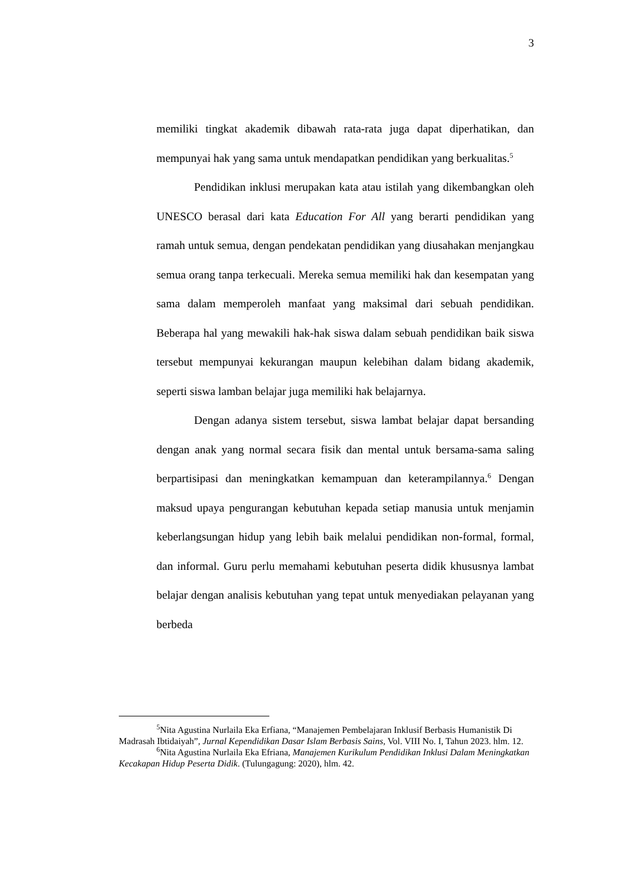3
memiliki tingkat akademik dibawah rata-rata juga dapat diperhatikan, dan mempunyai hak yang sama untuk mendapatkan pendidikan yang berkualitas.<sup>5</sup>
Pendidikan inklusi merupakan kata atau istilah yang dikembangkan oleh UNESCO berasal dari kata Education For All yang berarti pendidikan yang ramah untuk semua, dengan pendekatan pendidikan yang diusahakan menjangkau semua orang tanpa terkecuali. Mereka semua memiliki hak dan kesempatan yang sama dalam memperoleh manfaat yang maksimal dari sebuah pendidikan. Beberapa hal yang mewakili hak-hak siswa dalam sebuah pendidikan baik siswa tersebut mempunyai kekurangan maupun kelebihan dalam bidang akademik, seperti siswa lamban belajar juga memiliki hak belajarnya.
Dengan adanya sistem tersebut, siswa lambat belajar dapat bersanding dengan anak yang normal secara fisik dan mental untuk bersama-sama saling berpartisipasi dan meningkatkan kemampuan dan keterampilannya.<sup>6</sup> Dengan maksud upaya pengurangan kebutuhan kepada setiap manusia untuk menjamin keberlangsungan hidup yang lebih baik melalui pendidikan non-formal, formal, dan informal. Guru perlu memahami kebutuhan peserta didik khususnya lambat belajar dengan analisis kebutuhan yang tepat untuk menyediakan pelayanan yang berbeda
<sup>5</sup> Nita Agustina Nurlaila Eka Erfiana, “Manajemen Pembelajaran Inklusif Berbasis Humanistik Di Madrasah Ibtidaiyah”, Jurnal Kependidikan Dasar Islam Berbasis Sains, Vol. VIII No. I, Tahun 2023. hlm. 12.
<sup>6</sup> Nita Agustina Nurlaila Eka Efriana, Manajemen Kurikulum Pendidikan Inklusi Dalam Meningkatkan Kecakapan Hidup Peserta Didik. (Tulungagung: 2020), hlm. 42.